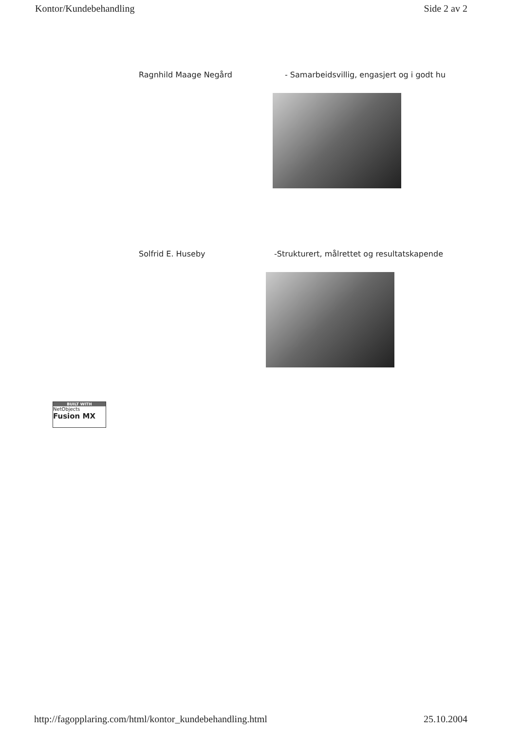Kontor/Kundebehandling Side 2 av 2
Ragnhild Maage Negård - Samarbeidsvillig, engasjert og i godt hu
Solfrid E. Huseby -Strukturert, målrettet og resultatskapende
BUILT WITH
NetObjects
Fusion MX
http://fagopplaring.com/html/kontor_kundebehandling.html 25.10.2004